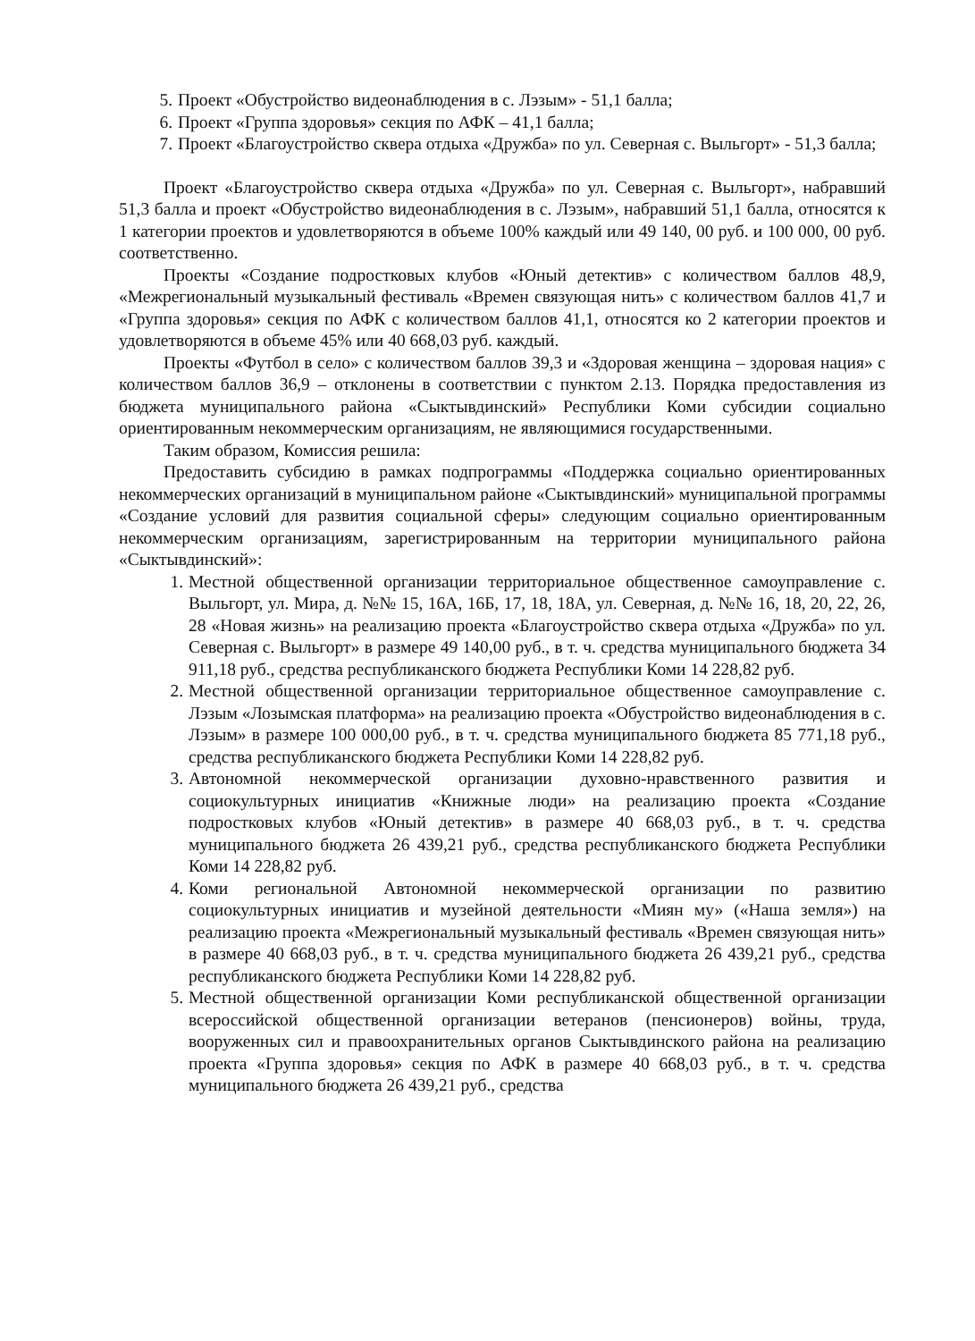5. Проект «Обустройство видеонаблюдения в с. Лэзым» - 51,1 балла;
6. Проект «Группа здоровья» секция по АФК – 41,1 балла;
7. Проект «Благоустройство сквера отдыха «Дружба» по ул. Северная с. Выльгорт» - 51,3 балла;
Проект «Благоустройство сквера отдыха «Дружба» по ул. Северная с. Выльгорт», набравший 51,3 балла и проект «Обустройство видеонаблюдения в с. Лэзым», набравший 51,1 балла, относятся к 1 категории проектов и удовлетворяются в объеме 100% каждый или 49 140, 00 руб. и 100 000, 00 руб. соответственно.
Проекты «Создание подростковых клубов «Юный детектив» с количеством баллов 48,9, «Межрегиональный музыкальный фестиваль «Времен связующая нить» с количеством баллов 41,7 и «Группа здоровья» секция по АФК с количеством баллов 41,1, относятся ко 2 категории проектов и удовлетворяются в объеме 45% или 40 668,03 руб. каждый.
Проекты «Футбол в село» с количеством баллов 39,3 и «Здоровая женщина – здоровая нация» с количеством баллов 36,9 – отклонены в соответствии с пунктом 2.13. Порядка предоставления из бюджета муниципального района «Сыктывдинский» Республики Коми субсидии социально ориентированным некоммерческим организациям, не являющимися государственными.
Таким образом, Комиссия решила:
Предоставить субсидию в рамках подпрограммы «Поддержка социально ориентированных некоммерческих организаций в муниципальном районе «Сыктывдинский» муниципальной программы «Создание условий для развития социальной сферы» следующим социально ориентированным некоммерческим организациям, зарегистрированным на территории муниципального района «Сыктывдинский»:
1. Местной общественной организации территориальное общественное самоуправление с. Выльгорт, ул. Мира, д. №№ 15, 16А, 16Б, 17, 18, 18А, ул. Северная, д. №№ 16, 18, 20, 22, 26, 28 «Новая жизнь» на реализацию проекта «Благоустройство сквера отдыха «Дружба» по ул. Северная с. Выльгорт» в размере 49 140,00 руб., в т. ч. средства муниципального бюджета 34 911,18 руб., средства республиканского бюджета Республики Коми 14 228,82 руб.
2. Местной общественной организации территориальное общественное самоуправление с. Лэзым «Лозымская платформа» на реализацию проекта «Обустройство видеонаблюдения в с. Лэзым» в размере 100 000,00 руб., в т. ч. средства муниципального бюджета 85 771,18 руб., средства республиканского бюджета Республики Коми 14 228,82 руб.
3. Автономной некоммерческой организации духовно-нравственного развития и социокультурных инициатив «Книжные люди» на реализацию проекта «Создание подростковых клубов «Юный детектив» в размере 40 668,03 руб., в т. ч. средства муниципального бюджета 26 439,21 руб., средства республиканского бюджета Республики Коми 14 228,82 руб.
4. Коми региональной Автономной некоммерческой организации по развитию социокультурных инициатив и музейной деятельности «Миян му» («Наша земля») на реализацию проекта «Межрегиональный музыкальный фестиваль «Времен связующая нить» в размере 40 668,03 руб., в т. ч. средства муниципального бюджета 26 439,21 руб., средства республиканского бюджета Республики Коми 14 228,82 руб.
5. Местной общественной организации Коми республиканской общественной организации всероссийской общественной организации ветеранов (пенсионеров) войны, труда, вооруженных сил и правоохранительных органов Сыктывдинского района на реализацию проекта «Группа здоровья» секция по АФК в размере 40 668,03 руб., в т. ч. средства муниципального бюджета 26 439,21 руб., средства